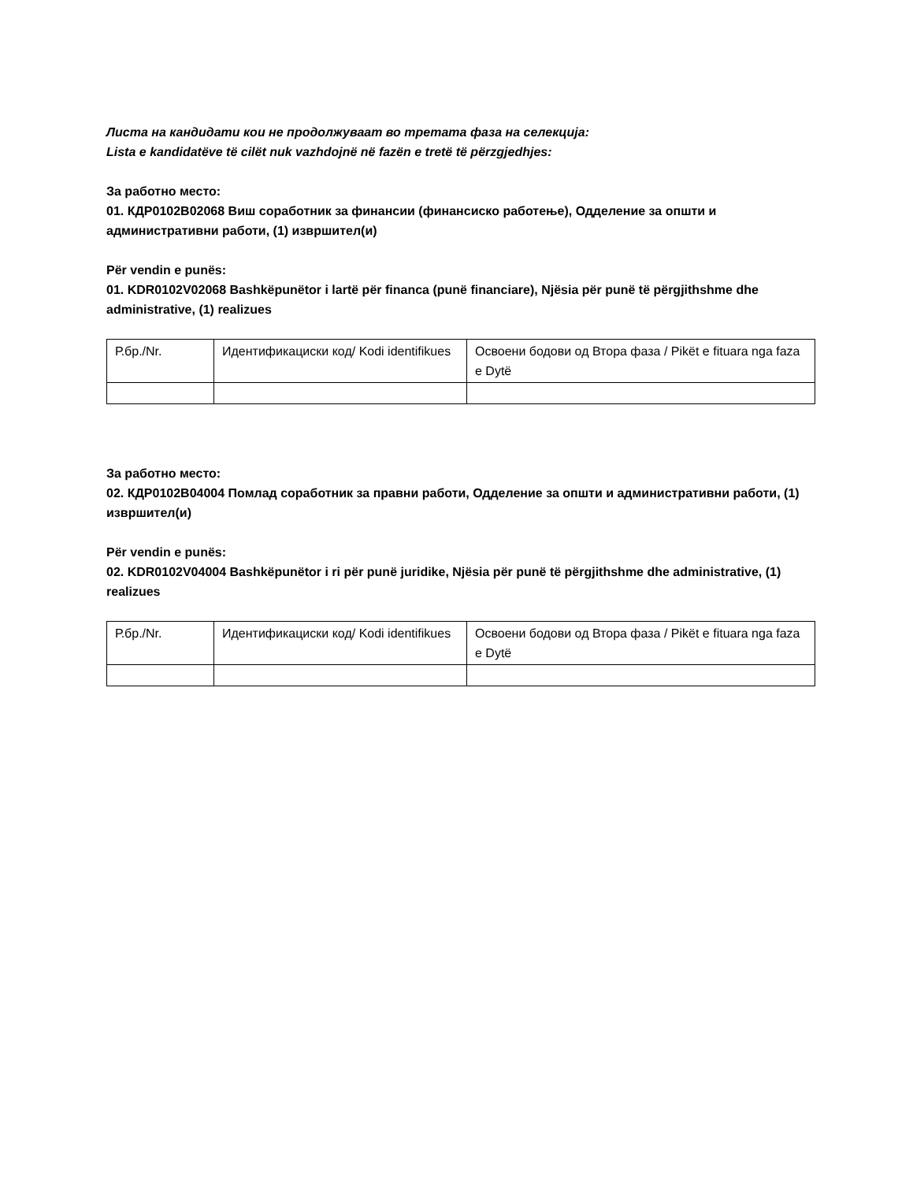Листа на кандидати кои не продолжуваат во третата фаза на селекција:
Lista e kandidatëve të cilët nuk vazhdojnë në fazën e tretë të përzgjedhjes:
За работно место:
01. КДР0102В02068 Виш соработник за финансии (финансиско работење), Одделение за општи и административни работи, (1) извршител(и)
Për vendin e punës:
01. KDR0102V02068 Bashkëpunëtor i lartë për financa (punë financiare), Njësia për punë të përgjithshme dhe administrative, (1) realizues
| Р.бр./Nr. | Идентификациски код/ Kodi identifikues | Освоени бодови од Втора фаза / Pikët e fituara nga faza e Dytë |
За работно место:
02. КДР0102В04004 Помлад соработник за правни работи, Одделение за општи и административни работи, (1) извршител(и)
Për vendin e punës:
02. KDR0102V04004 Bashkëpunëtor i ri për punë juridike, Njësia për punë të përgjithshme dhe administrative, (1) realizues
| Р.бр./Nr. | Идентификациски код/ Kodi identifikues | Освоени бодови од Втора фаза / Pikët e fituara nga faza e Dytë |